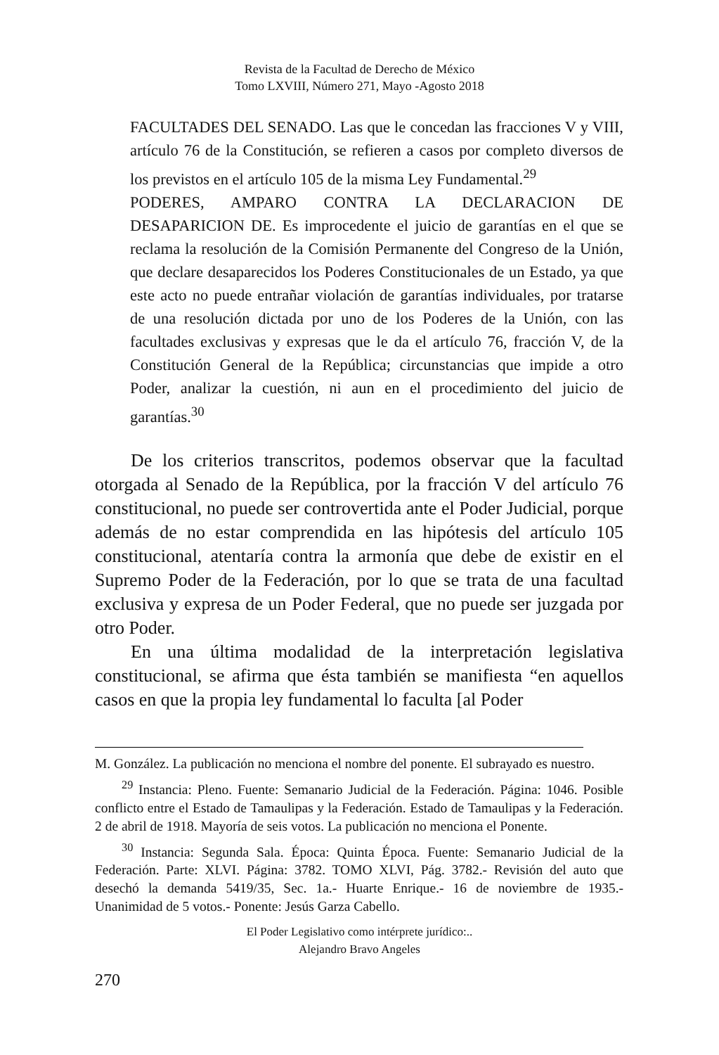Revista de la Facultad de Derecho de México
Tomo LXVIII, Número 271, Mayo -Agosto 2018
FACULTADES DEL SENADO. Las que le concedan las fracciones V y VIII, artículo 76 de la Constitución, se refieren a casos por completo diversos de los previstos en el artículo 105 de la misma Ley Fundamental.<sup>29</sup>
PODERES, AMPARO CONTRA LA DECLARACION DE DESAPARICION DE. Es improcedente el juicio de garantías en el que se reclama la resolución de la Comisión Permanente del Congreso de la Unión, que declare desaparecidos los Poderes Constitucionales de un Estado, ya que este acto no puede entrañar violación de garantías individuales, por tratarse de una resolución dictada por uno de los Poderes de la Unión, con las facultades exclusivas y expresas que le da el artículo 76, fracción V, de la Constitución General de la República; circunstancias que impide a otro Poder, analizar la cuestión, ni aun en el procedimiento del juicio de garantías.<sup>30</sup>
De los criterios transcritos, podemos observar que la facultad otorgada al Senado de la República, por la fracción V del artículo 76 constitucional, no puede ser controvertida ante el Poder Judicial, porque además de no estar comprendida en las hipótesis del artículo 105 constitucional, atentaría contra la armonía que debe de existir en el Supremo Poder de la Federación, por lo que se trata de una facultad exclusiva y expresa de un Poder Federal, que no puede ser juzgada por otro Poder.
En una última modalidad de la interpretación legislativa constitucional, se afirma que ésta también se manifiesta “en aquellos casos en que la propia ley fundamental lo faculta [al Poder
M. González. La publicación no menciona el nombre del ponente. El subrayado es nuestro.
<sup>29</sup> Instancia: Pleno. Fuente: Semanario Judicial de la Federación. Página: 1046. Posible conflicto entre el Estado de Tamaulipas y la Federación. Estado de Tamaulipas y la Federación. 2 de abril de 1918. Mayoría de seis votos. La publicación no menciona el Ponente.
<sup>30</sup> Instancia: Segunda Sala. Época: Quinta Época. Fuente: Semanario Judicial de la Federación. Parte: XLVI. Página: 3782. TOMO XLVI, Pág. 3782.- Revisión del auto que desechó la demanda 5419/35, Sec. 1a.- Huarte Enrique.- 16 de noviembre de 1935.- Unanimidad de 5 votos.- Ponente: Jesús Garza Cabello.
El Poder Legislativo como intérprete jurídico:..
Alejandro Bravo Angeles
270